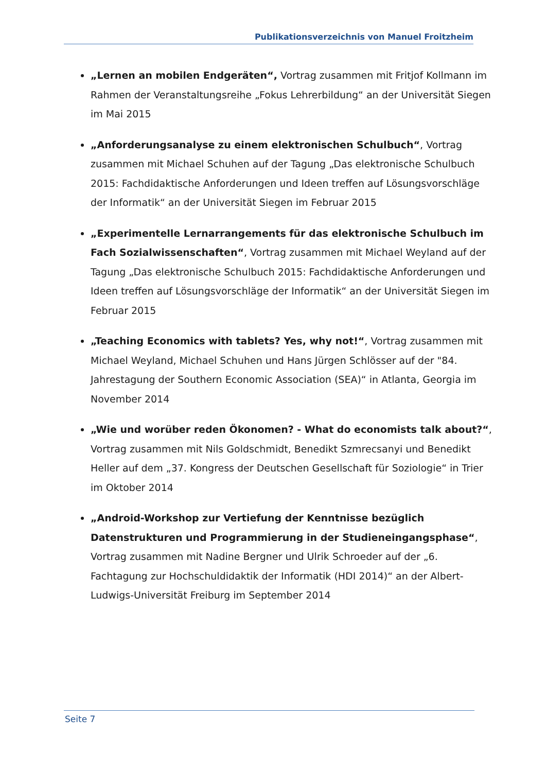Publikationsverzeichnis von Manuel Froitzheim
„Lernen an mobilen Endgeräten“, Vortrag zusammen mit Fritjof Kollmann im Rahmen der Veranstaltungsreihe „Fokus Lehrerbildung“ an der Universität Siegen im Mai 2015
„Anforderungsanalyse zu einem elektronischen Schulbuch“, Vortrag zusammen mit Michael Schuhen auf der Tagung „Das elektronische Schulbuch 2015: Fachdidaktische Anforderungen und Ideen treffen auf Lösungsvorschläge der Informatik“ an der Universität Siegen im Februar 2015
„Experimentelle Lernarrangements für das elektronische Schulbuch im Fach Sozialwissenschaften“, Vortrag zusammen mit Michael Weyland auf der Tagung „Das elektronische Schulbuch 2015: Fachdidaktische Anforderungen und Ideen treffen auf Lösungsvorschläge der Informatik“ an der Universität Siegen im Februar 2015
„Teaching Economics with tablets? Yes, why not!“, Vortrag zusammen mit Michael Weyland, Michael Schuhen und Hans Jürgen Schlösser auf der "84. Jahrestagung der Southern Economic Association (SEA)“ in Atlanta, Georgia im November 2014
„Wie und worüber reden Ökonomen? - What do economists talk about?“, Vortrag zusammen mit Nils Goldschmidt, Benedikt Szmrecsanyi und Benedikt Heller auf dem „37. Kongress der Deutschen Gesellschaft für Soziologie“ in Trier im Oktober 2014
„Android-Workshop zur Vertiefung der Kenntnisse bezüglich Datenstrukturen und Programmierung in der Studieneingangsphase“, Vortrag zusammen mit Nadine Bergner und Ulrik Schroeder auf der „6. Fachtagung zur Hochschuldidaktik der Informatik (HDI 2014)“ an der Albert-Ludwigs-Universität Freiburg im September 2014
Seite 7